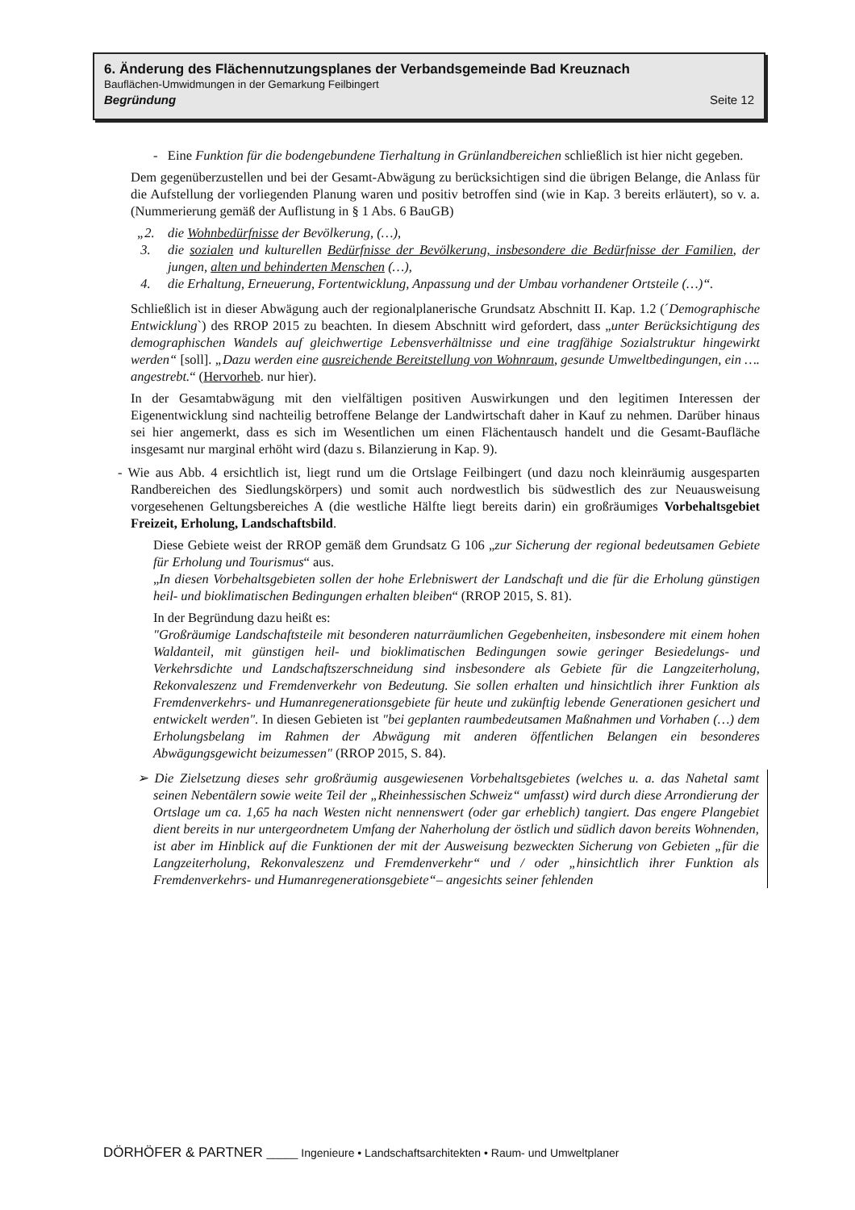6. Änderung des Flächennutzungsplanes der Verbandsgemeinde Bad Kreuznach
Bauflächen-Umwidmungen in der Gemarkung Feilbingert
Begründung Seite 12
- Eine Funktion für die bodengebundene Tierhaltung in Grünlandbereichen schließlich ist hier nicht gegeben.
Dem gegenüberzustellen und bei der Gesamt-Abwägung zu berücksichtigen sind die übrigen Belange, die Anlass für die Aufstellung der vorliegenden Planung waren und positiv betroffen sind (wie in Kap. 3 bereits erläutert), so v. a. (Nummerierung gemäß der Auflistung in § 1 Abs. 6 BauGB)
„2. die Wohnbedürfnisse der Bevölkerung, (…),
3. die sozialen und kulturellen Bedürfnisse der Bevölkerung, insbesondere die Bedürfnisse der Familien, der jungen, alten und behinderten Menschen (…),
4. die Erhaltung, Erneuerung, Fortentwicklung, Anpassung und der Umbau vorhandener Ortsteile (…)“.
Schließlich ist in dieser Abwägung auch der regionalplanerische Grundsatz Abschnitt II. Kap. 1.2 (´Demographische Entwicklung`) des RROP 2015 zu beachten. In diesem Abschnitt wird gefordert, dass „unter Berücksichtigung des demographischen Wandels auf gleichwertige Lebensverhältnisse und eine tragfähige Sozialstruktur hingewirkt werden“ [soll]. „Dazu werden eine ausreichende Bereitstellung von Wohnraum, gesunde Umweltbedingungen, ein …. angestrebt.“ (Hervorheb. nur hier).
In der Gesamtabwägung mit den vielfältigen positiven Auswirkungen und den legitimen Interessen der Eigenentwicklung sind nachteilig betroffene Belange der Landwirtschaft daher in Kauf zu nehmen. Darüber hinaus sei hier angemerkt, dass es sich im Wesentlichen um einen Flächentausch handelt und die Gesamt-Baufläche insgesamt nur marginal erhöht wird (dazu s. Bilanzierung in Kap. 9).
- Wie aus Abb. 4 ersichtlich ist, liegt rund um die Ortslage Feilbingert (und dazu noch kleinräumig ausgesparten Randbereichen des Siedlungskörpers) und somit auch nordwestlich bis südwestlich des zur Neuausweisung vorgesehenen Geltungsbereiches A (die westliche Hälfte liegt bereits darin) ein großräumiges Vorbehaltsgebiet Freizeit, Erholung, Landschaftsbild.
Diese Gebiete weist der RROP gemäß dem Grundsatz G 106 „zur Sicherung der regional bedeutsamen Gebiete für Erholung und Tourismus“ aus.
„In diesen Vorbehaltsgebieten sollen der hohe Erlebniswert der Landschaft und die für die Erholung günstigen heil- und bioklimatischen Bedingungen erhalten bleiben“ (RROP 2015, S. 81).
In der Begründung dazu heißt es:
"Großräumige Landschaftsteile mit besonderen naturräumlichen Gegebenheiten, insbesondere mit einem hohen Waldanteil, mit günstigen heil- und bioklimatischen Bedingungen sowie geringer Besiedelungs- und Verkehrsdichte und Landschaftszerschneidung sind insbesondere als Gebiete für die Langzeiterholung, Rekonvaleszenz und Fremdenverkehr von Bedeutung. Sie sollen erhalten und hinsichtlich ihrer Funktion als Fremdenverkehrs- und Humanregenerationsgebiete für heute und zukünftig lebende Generationen gesichert und entwickelt werden". In diesen Gebieten ist "bei geplanten raumbedeutsamen Maßnahmen und Vorhaben (…) dem Erholungsbelang im Rahmen der Abwägung mit anderen öffentlichen Belangen ein besonderes Abwägungsgewicht beizumessen" (RROP 2015, S. 84).
➢ Die Zielsetzung dieses sehr großräumig ausgewiesenen Vorbehaltsgebietes (welches u. a. das Nahetal samt seinen Nebentälern sowie weite Teil der „Rheinhessischen Schweiz“ umfasst) wird durch diese Arrondierung der Ortslage um ca. 1,65 ha nach Westen nicht nennenswert (oder gar erheblich) tangiert. Das engere Plangebiet dient bereits in nur untergeordnetem Umfang der Naherholung der östlich und südlich davon bereits Wohnenden, ist aber im Hinblick auf die Funktionen der mit der Ausweisung bezweckten Sicherung von Gebieten „für die Langzeiterholung, Rekonvaleszenz und Fremdenverkehr“ und / oder „hinsichtlich ihrer Funktion als Fremdenverkehrs- und Humanregenerationsgebiete“– angesichts seiner fehlenden
DÖRHÖFER & PARTNER _____ Ingenieure • Landschaftsarchitekten • Raum- und Umweltplaner